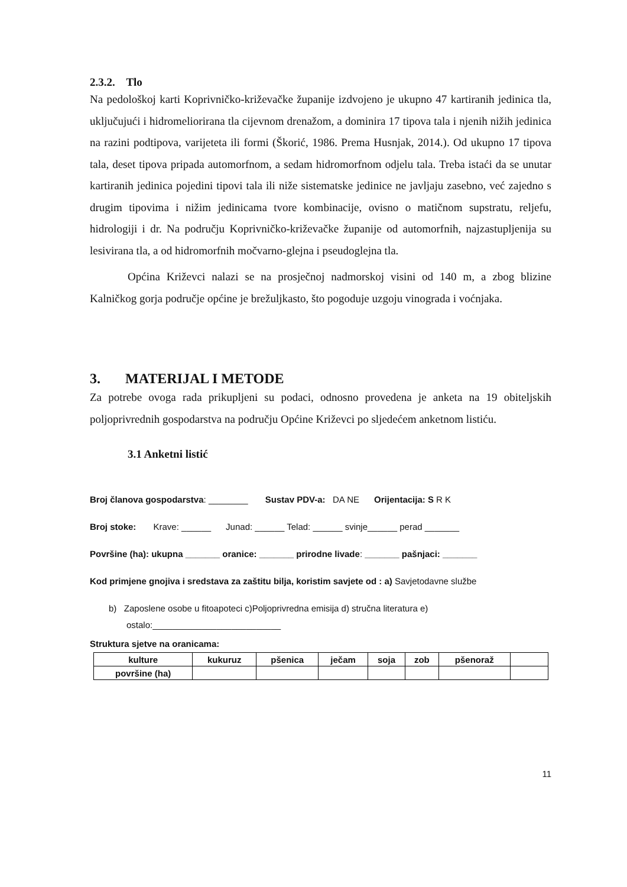2.3.2. Tlo
Na pedološkoj karti Koprivničko-križevačke županije izdvojeno je ukupno 47 kartiranih jedinica tla, uključujući i hidromeliorirana tla cijevnom drenažom, a dominira 17 tipova tala i njenih nižih jedinica na razini podtipova, varijeteta ili formi (Škorić, 1986. Prema Husnjak, 2014.). Od ukupno 17 tipova tala, deset tipova pripada automorfnom, a sedam hidromorfnom odjelu tala. Treba istaći da se unutar kartiranih jedinica pojedini tipovi tala ili niže sistematske jedinice ne javljaju zasebno, već zajedno s drugim tipovima i nižim jedinicama tvore kombinacije, ovisno o matičnom supstratu, reljefu, hidrologiji i dr. Na području Koprivničko-križevačke županije od automorfnih, najzastupljenija su lesivirana tla, a od hidromorfnih močvarno-glejna i pseudoglejna tla.
Općina Križevci nalazi se na prosječnoj nadmorskoj visini od 140 m, a zbog blizine Kalničkog gorja područje općine je brežuljkasto, što pogoduje uzgoju vinograda i voćnjaka.
3. MATERIJAL I METODE
Za potrebe ovoga rada prikupljeni su podaci, odnosno provedena je anketa na 19 obiteljskih poljoprivrednih gospodarstva na području Općine Križevci po sljedećem anketnom listiću.
3.1 Anketni listić
Broj članova gospodarstva: ________ Sustav PDV-a: DA NE Orijentacija: S R K
Broj stoke: Krave: ______ Junad: ______ Telad: ______ svinje______ perad _______
Površine (ha): ukupna _______ oranice: _______ prirodne livade: _______ pašnjaci: _______
Kod primjene gnojiva i sredstava za zaštitu bilja, koristim savjete od : a) Savjetodavne službe
b) Zaposlene osobe u fitoapoteci c)Poljoprivredna emisija d) stručna literatura e)
ostalo:__________________________
Struktura sjetve na oranicama:
| kulture | kukuruz | pšenica | ječam | soja | zob | pšenoraž | |
| površine (ha) | | | | | | | |
11